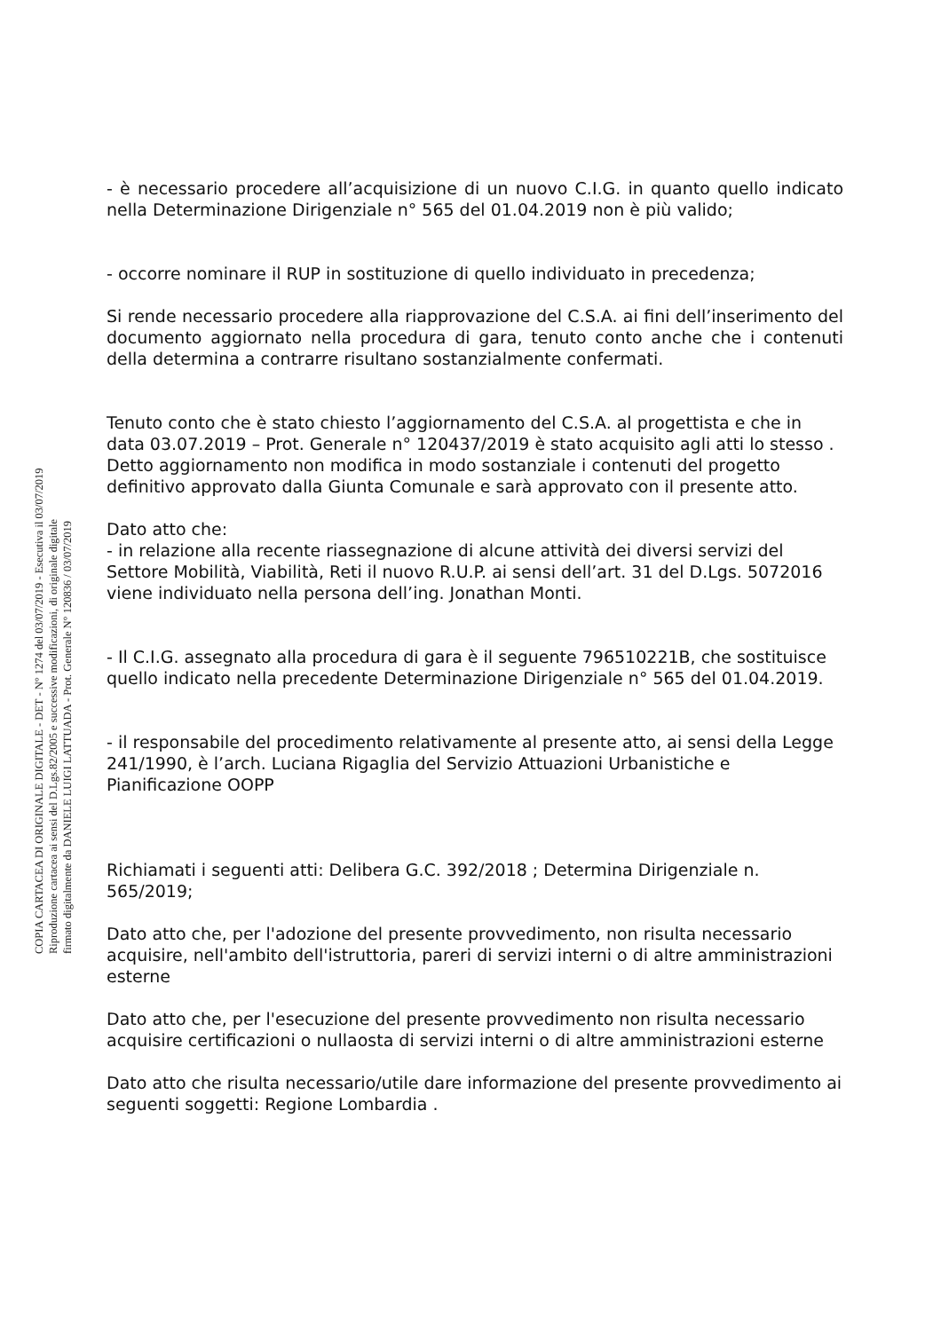COPIA CARTACEA DI ORIGINALE DIGITALE - DET - N° 1274 del 03/07/2019 - Esecutiva il 03/07/2019
Riproduzione cartacea ai sensi del D.Lgs.82/2005 e successive modificazioni, di originale digitale
firmato digitalmente da DANIELE LUIGI LATTUADA - Prot. Generale N° 120836 / 03/07/2019
- è necessario procedere all’acquisizione di un nuovo C.I.G. in quanto quello indicato nella Determinazione Dirigenziale n° 565 del 01.04.2019 non è più valido;
- occorre nominare il RUP in sostituzione di quello individuato in precedenza;
Si rende necessario procedere alla riapprovazione del C.S.A. ai fini dell’inserimento del documento aggiornato nella procedura di gara, tenuto conto anche che i contenuti della determina a contrarre risultano sostanzialmente confermati.
Tenuto conto che è stato chiesto l’aggiornamento del C.S.A. al progettista e che in data 03.07.2019 – Prot. Generale n° 120437/2019 è stato acquisito agli atti lo stesso . Detto aggiornamento non modifica in modo sostanziale i contenuti del progetto definitivo approvato dalla Giunta Comunale e sarà approvato con il presente atto.
Dato atto che:
- in relazione alla recente riassegnazione di alcune attività dei diversi servizi del Settore Mobilità, Viabilità, Reti il nuovo R.U.P. ai sensi dell’art. 31 del D.Lgs. 5072016 viene individuato nella persona dell’ing. Jonathan Monti.
- Il C.I.G. assegnato alla procedura di gara è il seguente 796510221B, che sostituisce quello indicato nella precedente Determinazione Dirigenziale n° 565 del 01.04.2019.
- il responsabile del procedimento relativamente al presente atto, ai sensi della Legge 241/1990, è l’arch. Luciana Rigaglia del Servizio Attuazioni Urbanistiche e Pianificazione OOPP
Richiamati i seguenti atti: Delibera G.C. 392/2018 ; Determina Dirigenziale n. 565/2019;
Dato atto che, per l'adozione del presente provvedimento, non risulta necessario acquisire, nell'ambito dell'istruttoria, pareri di servizi interni o di altre amministrazioni esterne
Dato atto che, per l'esecuzione del presente provvedimento non risulta necessario acquisire certificazioni o nullaosta di servizi interni o di altre amministrazioni esterne
Dato atto che risulta necessario/utile dare informazione del presente provvedimento ai seguenti soggetti: Regione Lombardia .